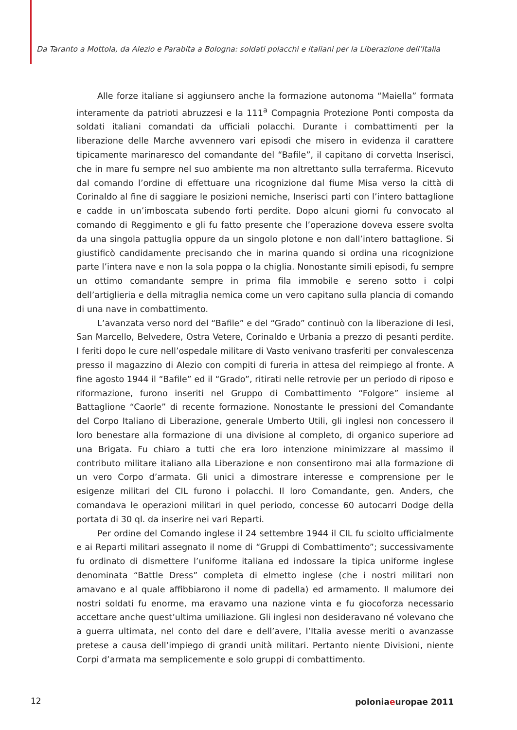Da Taranto a Mottola, da Alezio e Parabita a Bologna: soldati polacchi e italiani per la Liberazione dell’Italia
Alle forze italiane si aggiunsero anche la formazione autonoma “Maiella” formata interamente da patrioti abruzzesi e la 111<sup>a</sup> Compagnia Protezione Ponti composta da soldati italiani comandati da ufficiali polacchi. Durante i combattimenti per la liberazione delle Marche avvennero vari episodi che misero in evidenza il carattere tipicamente marinaresco del comandante del “Bafile”, il capitano di corvetta Inserisci, che in mare fu sempre nel suo ambiente ma non altrettanto sulla terraferma. Ricevuto dal comando l’ordine di effettuare una ricognizione dal fiume Misa verso la città di Corinaldo al fine di saggiare le posizioni nemiche, Inserisci partì con l’intero battaglione e cadde in un’imboscata subendo forti perdite. Dopo alcuni giorni fu convocato al comando di Reggimento e gli fu fatto presente che l’operazione doveva essere svolta da una singola pattuglia oppure da un singolo plotone e non dall’intero battaglione. Si giustificò candidamente precisando che in marina quando si ordina una ricognizione parte l’intera nave e non la sola poppa o la chiglia. Nonostante simili episodi, fu sempre un ottimo comandante sempre in prima fila immobile e sereno sotto i colpi dell’artiglieria e della mitraglia nemica come un vero capitano sulla plancia di comando di una nave in combattimento.
L’avanzata verso nord del “Bafile” e del “Grado” continuò con la liberazione di Iesi, San Marcello, Belvedere, Ostra Vetere, Corinaldo e Urbania a prezzo di pesanti perdite. I feriti dopo le cure nell’ospedale militare di Vasto venivano trasferiti per convalescenza presso il magazzino di Alezio con compiti di fureria in attesa del reimpiego al fronte. A fine agosto 1944 il “Bafile” ed il “Grado”, ritirati nelle retrovie per un periodo di riposo e riformazione, furono inseriti nel Gruppo di Combattimento “Folgore” insieme al Battaglione “Caorle” di recente formazione. Nonostante le pressioni del Comandante del Corpo Italiano di Liberazione, generale Umberto Utili, gli inglesi non concessero il loro benestare alla formazione di una divisione al completo, di organico superiore ad una Brigata. Fu chiaro a tutti che era loro intenzione minimizzare al massimo il contributo militare italiano alla Liberazione e non consentirono mai alla formazione di un vero Corpo d’armata. Gli unici a dimostrare interesse e comprensione per le esigenze militari del CIL furono i polacchi. Il loro Comandante, gen. Anders, che comandava le operazioni militari in quel periodo, concesse 60 autocarri Dodge della portata di 30 ql. da inserire nei vari Reparti.
Per ordine del Comando inglese il 24 settembre 1944 il CIL fu sciolto ufficialmente e ai Reparti militari assegnato il nome di “Gruppi di Combattimento”; successivamente fu ordinato di dismettere l’uniforme italiana ed indossare la tipica uniforme inglese denominata “Battle Dress” completa di elmetto inglese (che i nostri militari non amavano e al quale affibbiarono il nome di padella) ed armamento. Il malumore dei nostri soldati fu enorme, ma eravamo una nazione vinta e fu giocoforza necessario accettare anche quest’ultima umiliazione. Gli inglesi non desideravano né volevano che a guerra ultimata, nel conto del dare e dell’avere, l’Italia avesse meriti o avanzasse pretese a causa dell’impiego di grandi unità militari. Pertanto niente Divisioni, niente Corpi d’armata ma semplicemente e solo gruppi di combattimento.
12 poloniaeuropae 2011